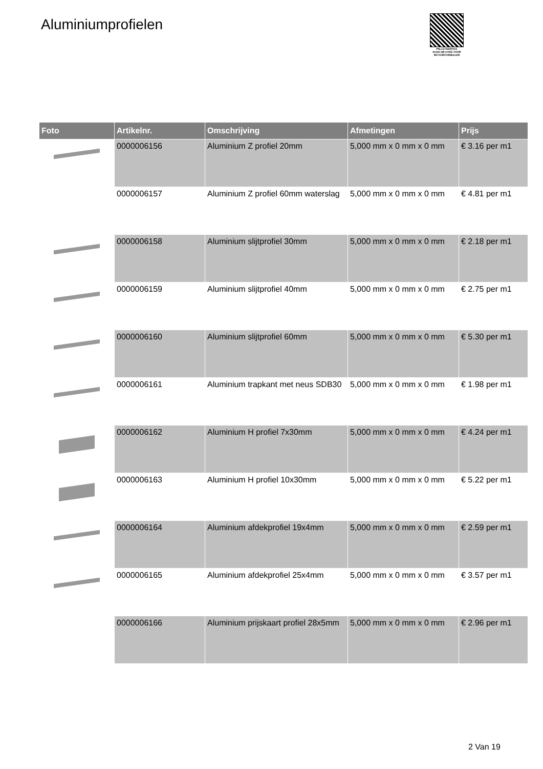Aluminiumprofielen
PALLETSERVICE
SCAN QR-CODE VOOR RETOURFORMULIER
| Foto | Artikelnr. | Omschrijving | Afmetingen | Prijs |
| --- | --- | --- | --- | --- |
| | 0000006156 | Aluminium Z profiel 20mm | 5,000 mm x 0 mm x 0 mm | € 3.16 per m1 |
| | 0000006157 | Aluminium Z profiel 60mm waterslag | 5,000 mm x 0 mm x 0 mm | € 4.81 per m1 |
| | 0000006158 | Aluminium slijtprofiel 30mm | 5,000 mm x 0 mm x 0 mm | € 2.18 per m1 |
| | 0000006159 | Aluminium slijtprofiel 40mm | 5,000 mm x 0 mm x 0 mm | € 2.75 per m1 |
| | 0000006160 | Aluminium slijtprofiel 60mm | 5,000 mm x 0 mm x 0 mm | € 5.30 per m1 |
| | 0000006161 | Aluminium trapkant met neus SDB30 | 5,000 mm x 0 mm x 0 mm | € 1.98 per m1 |
| | 0000006162 | Aluminium H profiel 7x30mm | 5,000 mm x 0 mm x 0 mm | € 4.24 per m1 |
| | 0000006163 | Aluminium H profiel 10x30mm | 5,000 mm x 0 mm x 0 mm | € 5.22 per m1 |
| | 0000006164 | Aluminium afdekprofiel 19x4mm | 5,000 mm x 0 mm x 0 mm | € 2.59 per m1 |
| | 0000006165 | Aluminium afdekprofiel 25x4mm | 5,000 mm x 0 mm x 0 mm | € 3.57 per m1 |
| | 0000006166 | Aluminium prijskaart profiel 28x5mm | 5,000 mm x 0 mm x 0 mm | € 2.96 per m1 |
2 Van 19